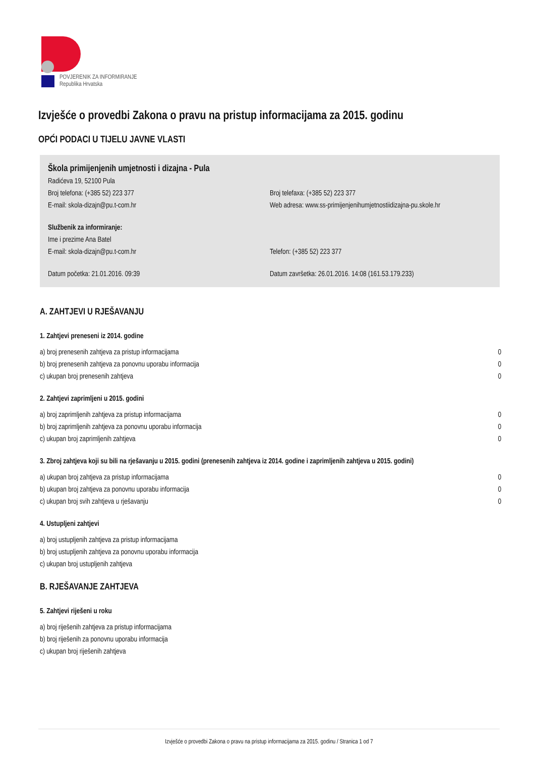POVJERENIK ZA INFORMIRANJE
Republika Hrvatska
Izvješće o provedbi Zakona o pravu na pristup informacijama za 2015. godinu
OPĆI PODACI U TIJELU JAVNE VLASTI
Škola primijenjenih umjetnosti i dizajna - Pula
Radićeva 19, 52100 Pula
Broj telefona: (+385 52) 223 377 Broj telefaxa: (+385 52) 223 377
E-mail: skola-dizajn@pu.t-com.hr Web adresa: www.ss-primijenjenihumjetnostiidizajna-pu.skole.hr
Službenik za informiranje:
Ime i prezime Ana Batel
E-mail: skola-dizajn@pu.t-com.hr Telefon: (+385 52) 223 377
Datum početka: 21.01.2016. 09:39 Datum završetka: 26.01.2016. 14:08 (161.53.179.233)
A. ZAHTJEVI U RJEŠAVANJU
1. Zahtjevi preneseni iz 2014. godine
| a) broj prenesenih zahtjeva za pristup informacijama | 0 |
| b) broj prenesenih zahtjeva za ponovnu uporabu informacija | 0 |
| c) ukupan broj prenesenih zahtjeva | 0 |
2. Zahtjevi zaprimljeni u 2015. godini
| a) broj zaprimljenih zahtjeva za pristup informacijama | 0 |
| b) broj zaprimljenih zahtjeva za ponovnu uporabu informacija | 0 |
| c) ukupan broj zaprimljenih zahtjeva | 0 |
3. Zbroj zahtjeva koji su bili na rješavanju u 2015. godini (prenesenih zahtjeva iz 2014. godine i zaprimljenih zahtjeva u 2015. godini)
| a) ukupan broj zahtjeva za pristup informacijama | 0 |
| b) ukupan broj zahtjeva za ponovnu uporabu informacija | 0 |
| c) ukupan broj svih zahtjeva u rješavanju | 0 |
4. Ustupljeni zahtjevi
| a) broj ustupljenih zahtjeva za pristup informacijama |
| b) broj ustupljenih zahtjeva za ponovnu uporabu informacija |
| c) ukupan broj ustupljenih zahtjeva |
B. RJEŠAVANJE ZAHTJEVA
5. Zahtjevi riješeni u roku
| a) broj riješenih zahtjeva za pristup informacijama |
| b) broj riješenih za ponovnu uporabu informacija |
| c) ukupan broj riješenih zahtjeva |
Izvješće o provedbi Zakona o pravu na pristup informacijama za 2015. godinu / Stranica 1 od 7